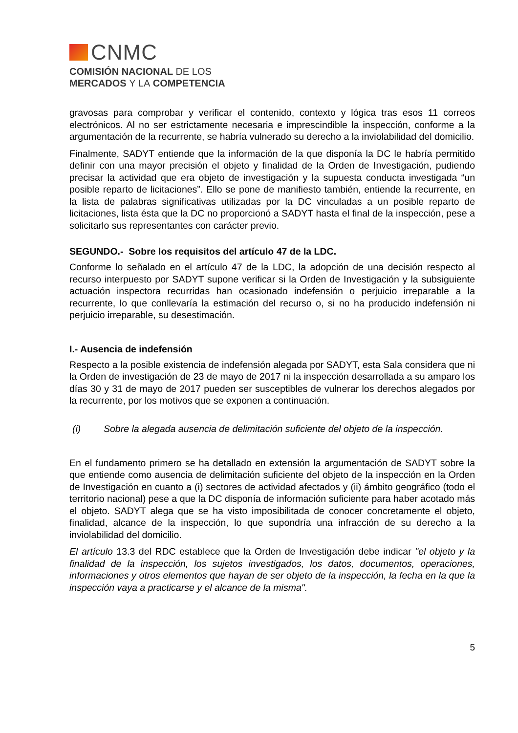CNMC
COMISIÓN NACIONAL DE LOS
MERCADOS Y LA COMPETENCIA
gravosas para comprobar y verificar el contenido, contexto y lógica tras esos 11 correos electrónicos. Al no ser estrictamente necesaria e imprescindible la inspección, conforme a la argumentación de la recurrente, se habría vulnerado su derecho a la inviolabilidad del domicilio.
Finalmente, SADYT entiende que la información de la que disponía la DC le habría permitido definir con una mayor precisión el objeto y finalidad de la Orden de Investigación, pudiendo precisar la actividad que era objeto de investigación y la supuesta conducta investigada “un posible reparto de licitaciones”. Ello se pone de manifiesto también, entiende la recurrente, en la lista de palabras significativas utilizadas por la DC vinculadas a un posible reparto de licitaciones, lista ésta que la DC no proporcionó a SADYT hasta el final de la inspección, pese a solicitarlo sus representantes con carácter previo.
SEGUNDO.- Sobre los requisitos del artículo 47 de la LDC.
Conforme lo señalado en el artículo 47 de la LDC, la adopción de una decisión respecto al recurso interpuesto por SADYT supone verificar si la Orden de Investigación y la subsiguiente actuación inspectora recurridas han ocasionado indefensión o perjuicio irreparable a la recurrente, lo que conllevaría la estimación del recurso o, si no ha producido indefensión ni perjuicio irreparable, su desestimación.
I.- Ausencia de indefensión
Respecto a la posible existencia de indefensión alegada por SADYT, esta Sala considera que ni la Orden de investigación de 23 de mayo de 2017 ni la inspección desarrollada a su amparo los días 30 y 31 de mayo de 2017 pueden ser susceptibles de vulnerar los derechos alegados por la recurrente, por los motivos que se exponen a continuación.
(i) Sobre la alegada ausencia de delimitación suficiente del objeto de la inspección.
En el fundamento primero se ha detallado en extensión la argumentación de SADYT sobre la que entiende como ausencia de delimitación suficiente del objeto de la inspección en la Orden de Investigación en cuanto a (i) sectores de actividad afectados y (ii) ámbito geográfico (todo el territorio nacional) pese a que la DC disponía de información suficiente para haber acotado más el objeto. SADYT alega que se ha visto imposibilitada de conocer concretamente el objeto, finalidad, alcance de la inspección, lo que supondría una infracción de su derecho a la inviolabilidad del domicilio.
El artículo 13.3 del RDC establece que la Orden de Investigación debe indicar "el objeto y la finalidad de la inspección, los sujetos investigados, los datos, documentos, operaciones, informaciones y otros elementos que hayan de ser objeto de la inspección, la fecha en la que la inspección vaya a practicarse y el alcance de la misma".
5